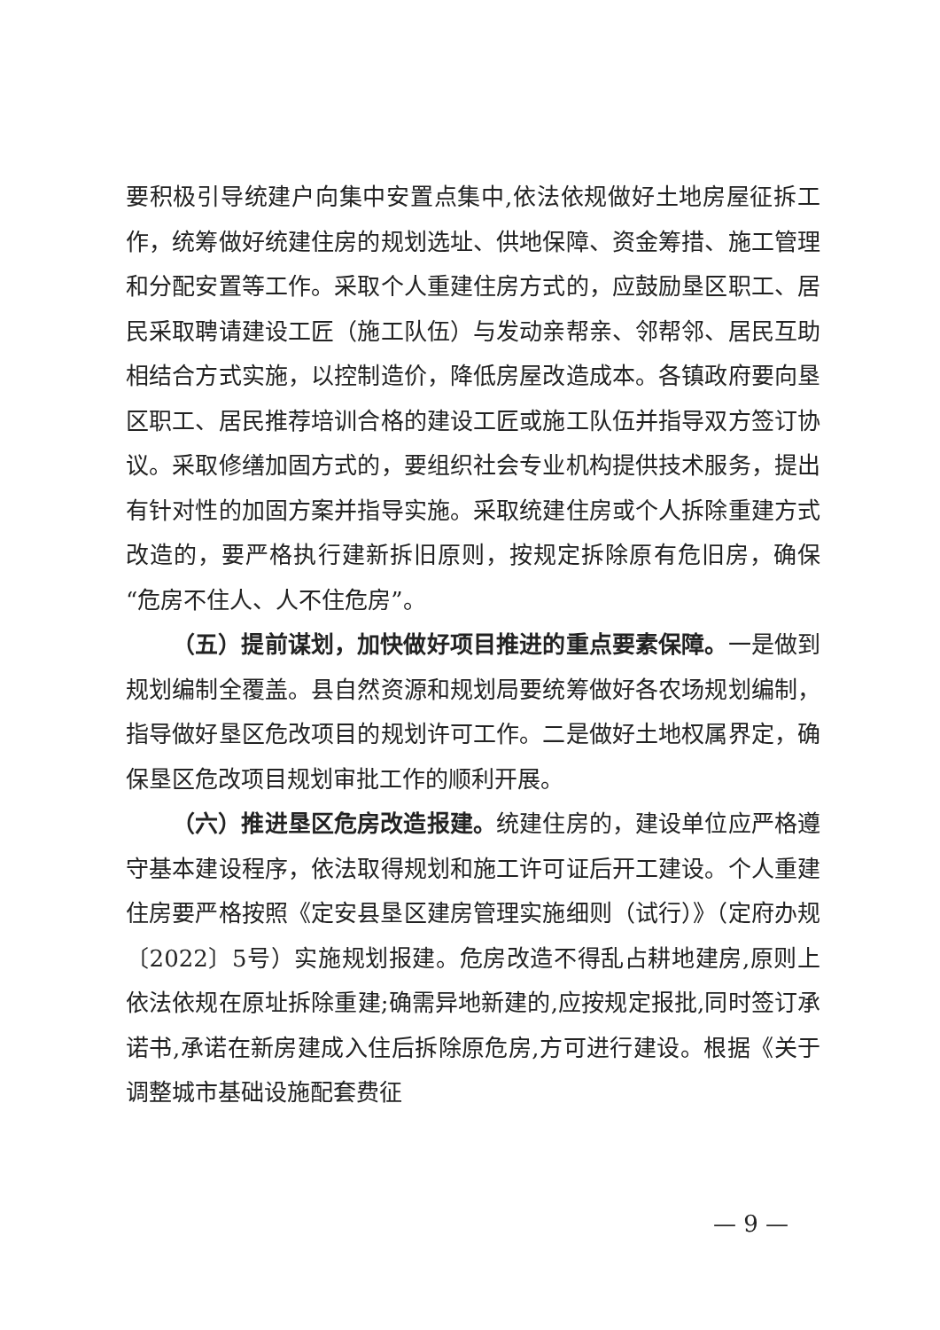要积极引导统建户向集中安置点集中,依法依规做好土地房屋征拆工作，统筹做好统建住房的规划选址、供地保障、资金筹措、施工管理和分配安置等工作。采取个人重建住房方式的，应鼓励垦区职工、居民采取聘请建设工匠（施工队伍）与发动亲帮亲、邻帮邻、居民互助相结合方式实施，以控制造价，降低房屋改造成本。各镇政府要向垦区职工、居民推荐培训合格的建设工匠或施工队伍并指导双方签订协议。采取修缮加固方式的，要组织社会专业机构提供技术服务，提出有针对性的加固方案并指导实施。采取统建住房或个人拆除重建方式改造的，要严格执行建新拆旧原则，按规定拆除原有危旧房，确保“危房不住人、人不住危房”。
（五）提前谋划，加快做好项目推进的重点要素保障。一是做到规划编制全覆盖。县自然资源和规划局要统筹做好各农场规划编制，指导做好垦区危改项目的规划许可工作。二是做好土地权属界定，确保垦区危改项目规划审批工作的顺利开展。
（六）推进垦区危房改造报建。统建住房的，建设单位应严格遵守基本建设程序，依法取得规划和施工许可证后开工建设。个人重建住房要严格按照《定安县垦区建房管理实施细则（试行）》（定府办规〔2022〕5号）实施规划报建。危房改造不得乱占耕地建房,原则上依法依规在原址拆除重建;确需异地新建的,应按规定报批,同时签订承诺书,承诺在新房建成入住后拆除原危房,方可进行建设。根据《关于调整城市基础设施配套费征
— 9 —